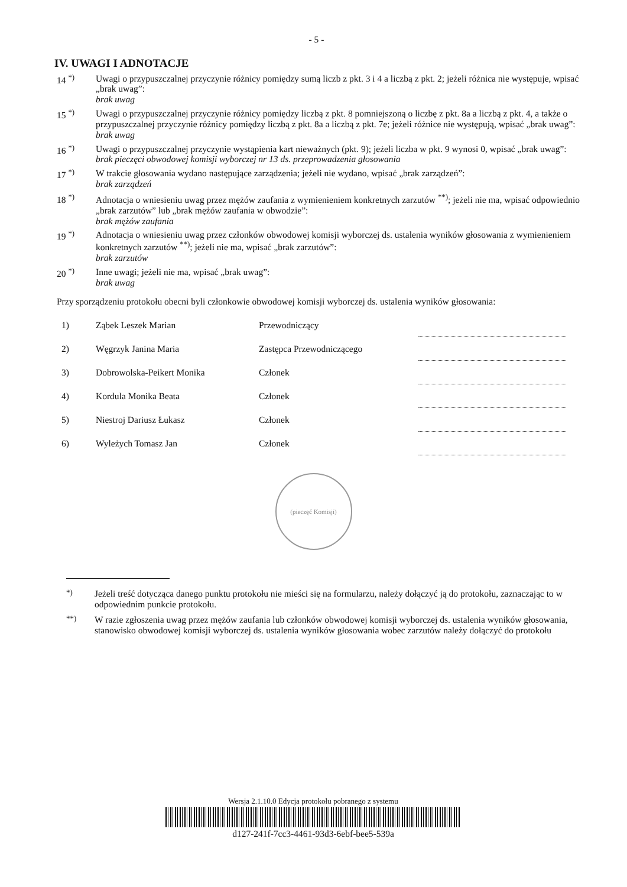- 5 -
IV. UWAGI I ADNOTACJE
14 <sup>*)</sup> Uwagi o przypuszczalnej przyczynie różnicy pomiędzy sumą liczb z pkt. 3 i 4 a liczbą z pkt. 2; jeżeli różnica nie występuje, wpisać „brak uwag”:
brak uwag
15 <sup>*)</sup> Uwagi o przypuszczalnej przyczynie różnicy pomiędzy liczbą z pkt. 8 pomniejszoną o liczbę z pkt. 8a a liczbą z pkt. 4, a także o przypuszczalnej przyczynie różnicy pomiędzy liczbą z pkt. 8a a liczbą z pkt. 7e; jeżeli różnice nie występują, wpisać „brak uwag”:
brak uwag
16 <sup>*)</sup> Uwagi o przypuszczalnej przyczynie wystąpienia kart nieważnych (pkt. 9); jeżeli liczba w pkt. 9 wynosi 0, wpisać „brak uwag”:
brak pieczęci obwodowej komisji wyborczej nr 13 ds. przeprowadzenia głosowania
17 <sup>*)</sup> W trakcie głosowania wydano następujące zarządzenia; jeżeli nie wydano, wpisać „brak zarządzeń”:
brak zarządzeń
18 <sup>*)</sup> Adnotacja o wniesieniu uwag przez mężów zaufania z wymienieniem konkretnych zarzutów <sup>**)</sup>; jeżeli nie ma, wpisać odpowiednio „brak zarzutów” lub „brak mężów zaufania w obwodzie”:
brak mężów zaufania
19 <sup>*)</sup> Adnotacja o wniesieniu uwag przez członków obwodowej komisji wyborczej ds. ustalenia wyników głosowania z wymienieniem konkretnych zarzutów <sup>**)</sup>; jeżeli nie ma, wpisać „brak zarzutów”:
brak zarzutów
20 <sup>*)</sup> Inne uwagi; jeżeli nie ma, wpisać „brak uwag”:
brak uwag
Przy sporządzeniu protokołu obecni byli członkowie obwodowej komisji wyborczej ds. ustalenia wyników głosowania:
| 1) | Ząbek Leszek Marian | Przewodniczący | |
| 2) | Węgrzyk Janina Maria | Zastępca Przewodniczącego | |
| 3) | Dobrowolska-Peikert Monika | Członek | |
| 4) | Kordula Monika Beata | Członek | |
| 5) | Niestroj Dariusz Łukasz | Członek | |
| 6) | Wyleżych Tomasz Jan | Członek | |
(pieczęć Komisji)
<sup>*)</sup> Jeżeli treść dotycząca danego punktu protokołu nie mieści się na formularzu, należy dołączyć ją do protokołu, zaznaczając to w odpowiednim punkcie protokołu.
<sup>**)</sup> W razie zgłoszenia uwag przez mężów zaufania lub członków obwodowej komisji wyborczej ds. ustalenia wyników głosowania, stanowisko obwodowej komisji wyborczej ds. ustalenia wyników głosowania wobec zarzutów należy dołączyć do protokołu
Wersja 2.1.10.0 Edycja protokołu pobranego z systemu
d127-241f-7cc3-4461-93d3-6ebf-bee5-539a